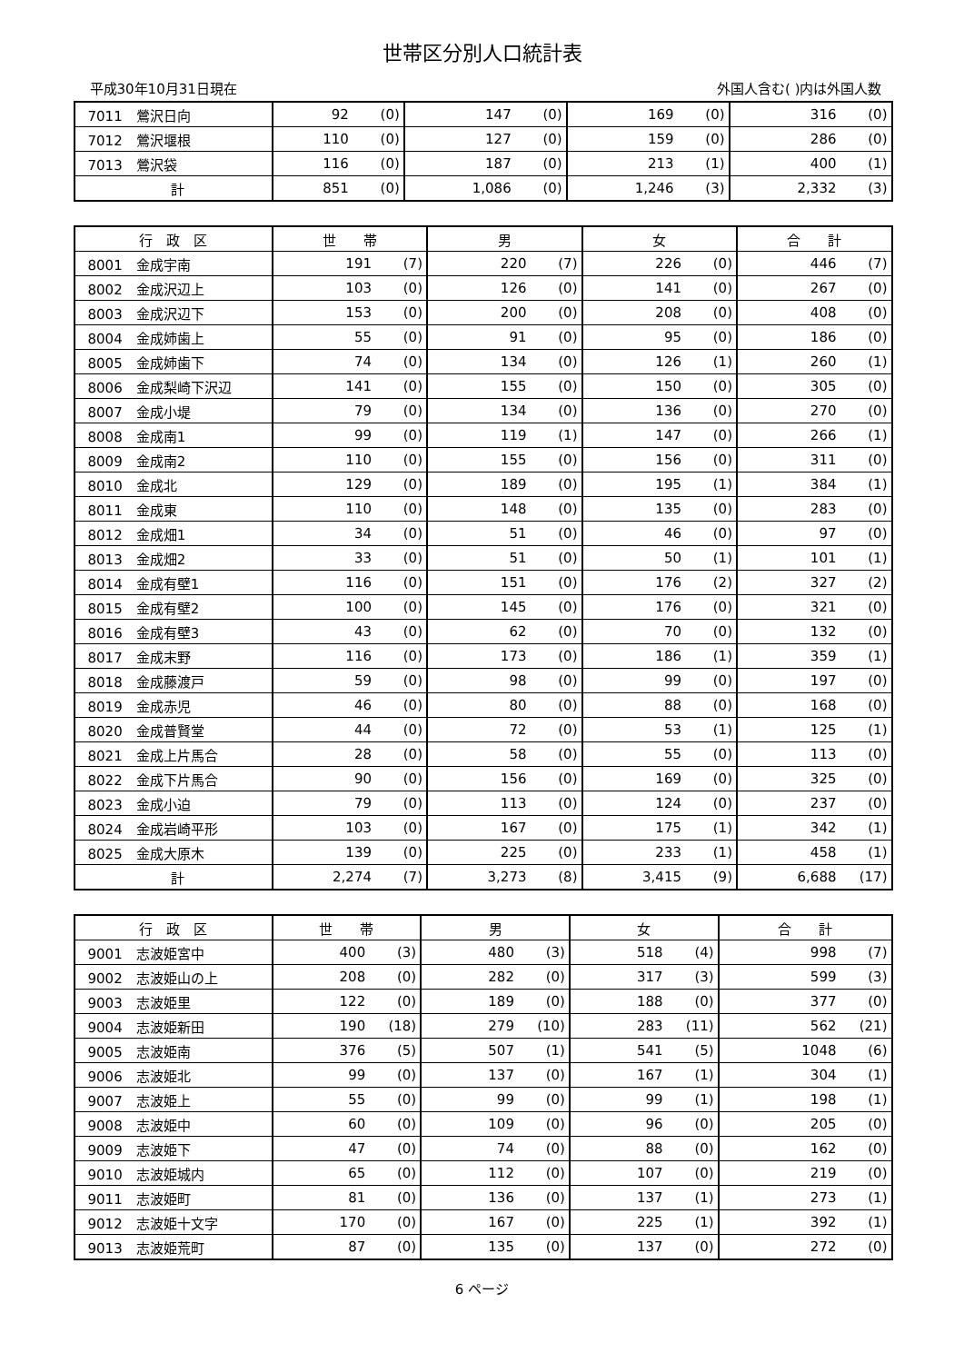世帯区分別人口統計表
平成30年10月31日現在 外国人含む( )内は外国人数
| 7011 鶯沢日向 | 92 | (0) | 147 | (0) | 169 | (0) | 316 | (0) |
| 7012 鶯沢堰根 | 110 | (0) | 127 | (0) | 159 | (0) | 286 | (0) |
| 7013 鶯沢袋 | 116 | (0) | 187 | (0) | 213 | (1) | 400 | (1) |
| 計 | 851 | (0) | 1,086 | (0) | 1,246 | (3) | 2,332 | (3) |
| 行 政 区 | 世 帯 | | 男 | | 女 | | 合 計 | |
| --- | --- | --- | --- | --- | --- | --- | --- | --- |
| 8001 金成宇南 | 191 | (7) | 220 | (7) | 226 | (0) | 446 | (7) |
| 8002 金成沢辺上 | 103 | (0) | 126 | (0) | 141 | (0) | 267 | (0) |
| 8003 金成沢辺下 | 153 | (0) | 200 | (0) | 208 | (0) | 408 | (0) |
| 8004 金成姉歯上 | 55 | (0) | 91 | (0) | 95 | (0) | 186 | (0) |
| 8005 金成姉歯下 | 74 | (0) | 134 | (0) | 126 | (1) | 260 | (1) |
| 8006 金成梨崎下沢辺 | 141 | (0) | 155 | (0) | 150 | (0) | 305 | (0) |
| 8007 金成小堤 | 79 | (0) | 134 | (0) | 136 | (0) | 270 | (0) |
| 8008 金成南1 | 99 | (0) | 119 | (1) | 147 | (0) | 266 | (1) |
| 8009 金成南2 | 110 | (0) | 155 | (0) | 156 | (0) | 311 | (0) |
| 8010 金成北 | 129 | (0) | 189 | (0) | 195 | (1) | 384 | (1) |
| 8011 金成東 | 110 | (0) | 148 | (0) | 135 | (0) | 283 | (0) |
| 8012 金成畑1 | 34 | (0) | 51 | (0) | 46 | (0) | 97 | (0) |
| 8013 金成畑2 | 33 | (0) | 51 | (0) | 50 | (1) | 101 | (1) |
| 8014 金成有壁1 | 116 | (0) | 151 | (0) | 176 | (2) | 327 | (2) |
| 8015 金成有壁2 | 100 | (0) | 145 | (0) | 176 | (0) | 321 | (0) |
| 8016 金成有壁3 | 43 | (0) | 62 | (0) | 70 | (0) | 132 | (0) |
| 8017 金成末野 | 116 | (0) | 173 | (0) | 186 | (1) | 359 | (1) |
| 8018 金成藤渡戸 | 59 | (0) | 98 | (0) | 99 | (0) | 197 | (0) |
| 8019 金成赤児 | 46 | (0) | 80 | (0) | 88 | (0) | 168 | (0) |
| 8020 金成普賢堂 | 44 | (0) | 72 | (0) | 53 | (1) | 125 | (1) |
| 8021 金成上片馬合 | 28 | (0) | 58 | (0) | 55 | (0) | 113 | (0) |
| 8022 金成下片馬合 | 90 | (0) | 156 | (0) | 169 | (0) | 325 | (0) |
| 8023 金成小迫 | 79 | (0) | 113 | (0) | 124 | (0) | 237 | (0) |
| 8024 金成岩崎平形 | 103 | (0) | 167 | (0) | 175 | (1) | 342 | (1) |
| 8025 金成大原木 | 139 | (0) | 225 | (0) | 233 | (1) | 458 | (1) |
| 計 | 2,274 | (7) | 3,273 | (8) | 3,415 | (9) | 6,688 | (17) |
| 行 政 区 | 世 帯 | | 男 | | 女 | | 合 計 | |
| --- | --- | --- | --- | --- | --- | --- | --- | --- |
| 9001 志波姫宮中 | 400 | (3) | 480 | (3) | 518 | (4) | 998 | (7) |
| 9002 志波姫山の上 | 208 | (0) | 282 | (0) | 317 | (3) | 599 | (3) |
| 9003 志波姫里 | 122 | (0) | 189 | (0) | 188 | (0) | 377 | (0) |
| 9004 志波姫新田 | 190 | (18) | 279 | (10) | 283 | (11) | 562 | (21) |
| 9005 志波姫南 | 376 | (5) | 507 | (1) | 541 | (5) | 1048 | (6) |
| 9006 志波姫北 | 99 | (0) | 137 | (0) | 167 | (1) | 304 | (1) |
| 9007 志波姫上 | 55 | (0) | 99 | (0) | 99 | (1) | 198 | (1) |
| 9008 志波姫中 | 60 | (0) | 109 | (0) | 96 | (0) | 205 | (0) |
| 9009 志波姫下 | 47 | (0) | 74 | (0) | 88 | (0) | 162 | (0) |
| 9010 志波姫城内 | 65 | (0) | 112 | (0) | 107 | (0) | 219 | (0) |
| 9011 志波姫町 | 81 | (0) | 136 | (0) | 137 | (1) | 273 | (1) |
| 9012 志波姫十文字 | 170 | (0) | 167 | (0) | 225 | (1) | 392 | (1) |
| 9013 志波姫荒町 | 87 | (0) | 135 | (0) | 137 | (0) | 272 | (0) |
6 ページ